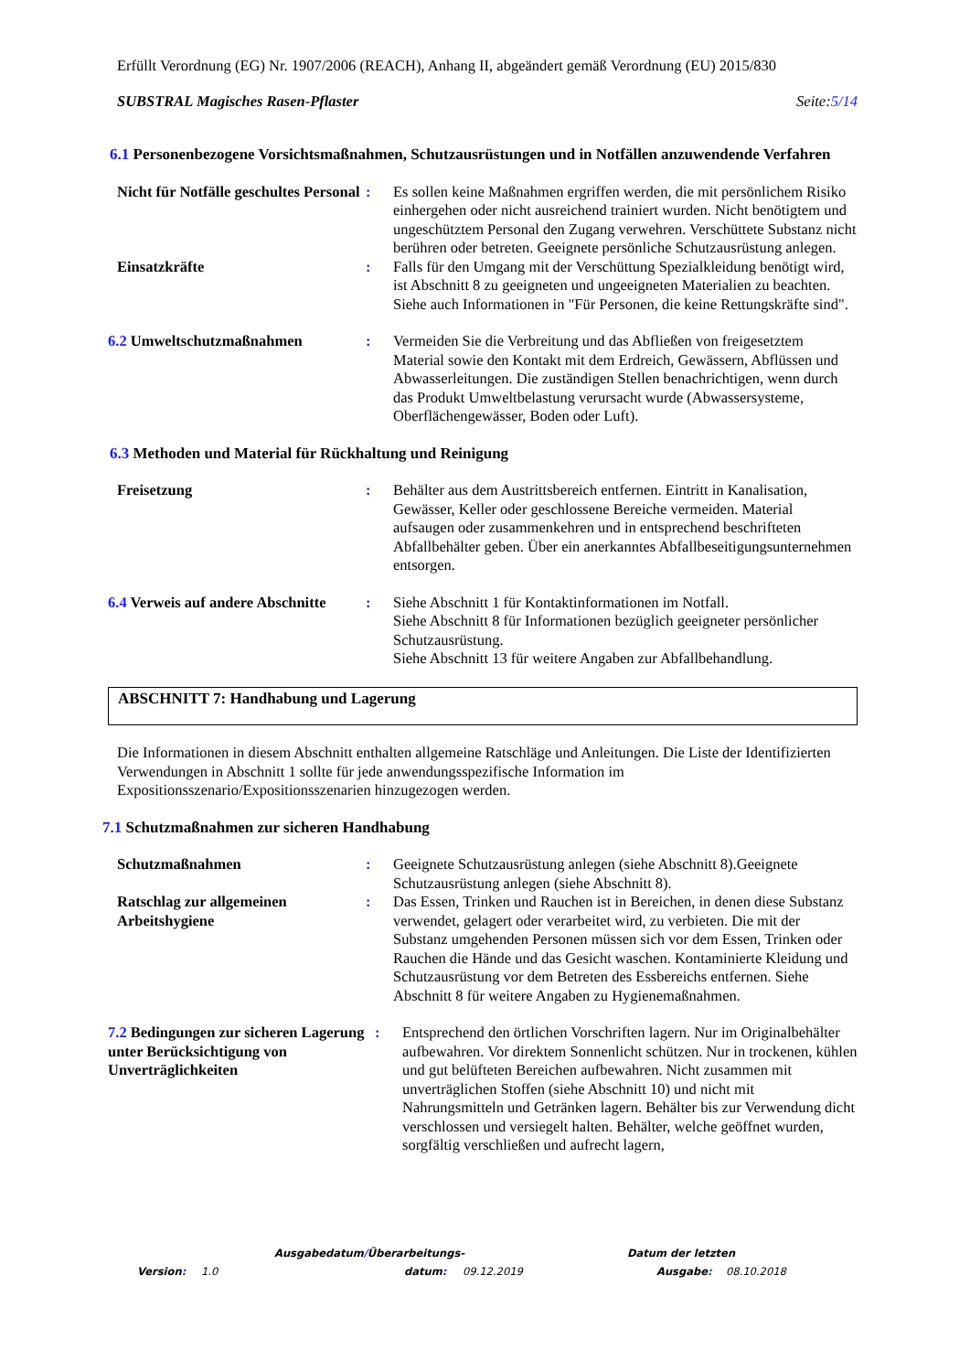Erfüllt Verordnung (EG) Nr. 1907/2006 (REACH), Anhang II, abgeändert gemäß Verordnung (EU) 2015/830
SUBSTRAL Magisches Rasen-Pflaster Seite:5/14
6.1 Personenbezogene Vorsichtsmaßnahmen, Schutzausrüstungen und in Notfällen anzuwendende Verfahren
Nicht für Notfälle geschultes Personal
: Es sollen keine Maßnahmen ergriffen werden, die mit persönlichem Risiko einhergehen oder nicht ausreichend trainiert wurden. Nicht benötigtem und ungeschütztem Personal den Zugang verwehren. Verschüttete Substanz nicht berühren oder betreten. Geeignete persönliche Schutzausrüstung anlegen.
Einsatzkräfte : Falls für den Umgang mit der Verschüttung Spezialkleidung benötigt wird, ist Abschnitt 8 zu geeigneten und ungeeigneten Materialien zu beachten. Siehe auch Informationen in "Für Personen, die keine Rettungskräfte sind".
6.2 Umweltschutzmaßnahmen : Vermeiden Sie die Verbreitung und das Abfließen von freigesetztem Material sowie den Kontakt mit dem Erdreich, Gewässern, Abflüssen und Abwasserleitungen. Die zuständigen Stellen benachrichtigen, wenn durch das Produkt Umweltbelastung verursacht wurde (Abwassersysteme, Oberflächengewässer, Boden oder Luft).
6.3 Methoden und Material für Rückhaltung und Reinigung
Freisetzung : Behälter aus dem Austrittsbereich entfernen. Eintritt in Kanalisation, Gewässer, Keller oder geschlossene Bereiche vermeiden. Material aufsaugen oder zusammenkehren und in entsprechend beschrifteten Abfallbehälter geben. Über ein anerkanntes Abfallbeseitigungsunternehmen entsorgen.
6.4 Verweis auf andere Abschnitte
: Siehe Abschnitt 1 für Kontaktinformationen im Notfall.
Siehe Abschnitt 8 für Informationen bezüglich geeigneter persönlicher Schutzausrüstung.
Siehe Abschnitt 13 für weitere Angaben zur Abfallbehandlung.
ABSCHNITT 7: Handhabung und Lagerung
Die Informationen in diesem Abschnitt enthalten allgemeine Ratschläge und Anleitungen. Die Liste der Identifizierten Verwendungen in Abschnitt 1 sollte für jede anwendungsspezifische Information im Expositionsszenario/Expositionsszenarien hinzugezogen werden.
7.1 Schutzmaßnahmen zur sicheren Handhabung
Schutzmaßnahmen : Geeignete Schutzausrüstung anlegen (siehe Abschnitt 8).Geeignete Schutzausrüstung anlegen (siehe Abschnitt 8).
Ratschlag zur allgemeinen Arbeitshygiene
: Das Essen, Trinken und Rauchen ist in Bereichen, in denen diese Substanz verwendet, gelagert oder verarbeitet wird, zu verbieten. Die mit der Substanz umgehenden Personen müssen sich vor dem Essen, Trinken oder Rauchen die Hände und das Gesicht waschen. Kontaminierte Kleidung und Schutzausrüstung vor dem Betreten des Essbereichs entfernen. Siehe Abschnitt 8 für weitere Angaben zu Hygienemaßnahmen.
7.2 Bedingungen zur sicheren Lagerung unter Berücksichtigung von Unverträglichkeiten
: Entsprechend den örtlichen Vorschriften lagern. Nur im Originalbehälter aufbewahren. Vor direktem Sonnenlicht schützen. Nur in trockenen, kühlen und gut belüfteten Bereichen aufbewahren. Nicht zusammen mit unverträglichen Stoffen (siehe Abschnitt 10) und nicht mit Nahrungsmitteln und Getränken lagern. Behälter bis zur Verwendung dicht verschlossen und versiegelt halten. Behälter, welche geöffnet wurden, sorgfältig verschließen und aufrecht lagern,
Ausgabedatum/Überarbeitungs- Datum der letzten
Version: 1.0 datum: 09.12.2019 Ausgabe: 08.10.2018